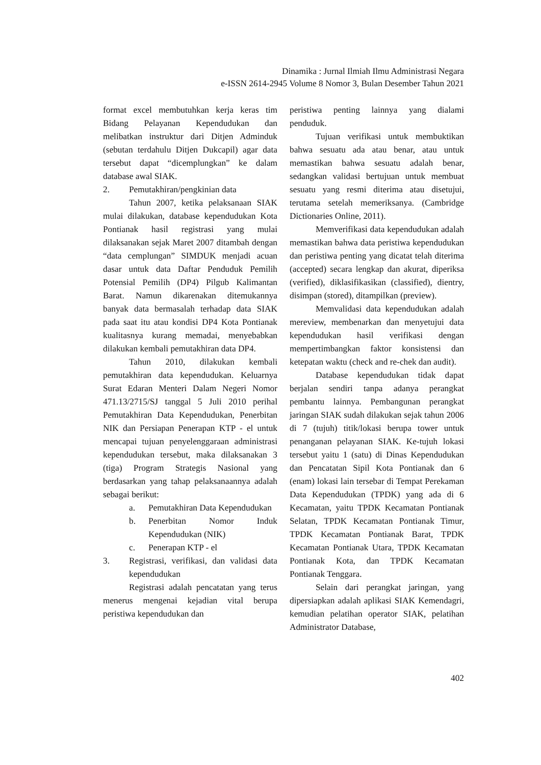Dinamika : Jurnal Ilmiah Ilmu Administrasi Negara
e-ISSN 2614-2945 Volume 8 Nomor 3, Bulan Desember Tahun 2021
format excel membutuhkan kerja keras tim Bidang Pelayanan Kependudukan dan melibatkan instruktur dari Ditjen Adminduk (sebutan terdahulu Ditjen Dukcapil) agar data tersebut dapat “dicemplungkan” ke dalam database awal SIAK.
2. Pemutakhiran/pengkinian data
Tahun 2007, ketika pelaksanaan SIAK mulai dilakukan, database kependudukan Kota Pontianak hasil registrasi yang mulai dilaksanakan sejak Maret 2007 ditambah dengan “data cemplungan” SIMDUK menjadi acuan dasar untuk data Daftar Penduduk Pemilih Potensial Pemilih (DP4) Pilgub Kalimantan Barat. Namun dikarenakan ditemukannya banyak data bermasalah terhadap data SIAK pada saat itu atau kondisi DP4 Kota Pontianak kualitasnya kurang memadai, menyebabkan dilakukan kembali pemutakhiran data DP4.
Tahun 2010, dilakukan kembali pemutakhiran data kependudukan. Keluarnya Surat Edaran Menteri Dalam Negeri Nomor 471.13/2715/SJ tanggal 5 Juli 2010 perihal Pemutakhiran Data Kependudukan, Penerbitan NIK dan Persiapan Penerapan KTP - el untuk mencapai tujuan penyelenggaraan administrasi kependudukan tersebut, maka dilaksanakan 3 (tiga) Program Strategis Nasional yang berdasarkan yang tahap pelaksanaannya adalah sebagai berikut:
a. Pemutakhiran Data Kependudukan
b. Penerbitan Nomor Induk Kependudukan (NIK)
c. Penerapan KTP - el
3. Registrasi, verifikasi, dan validasi data kependudukan
Registrasi adalah pencatatan yang terus menerus mengenai kejadian vital berupa peristiwa kependudukan dan
peristiwa penting lainnya yang dialami penduduk.
Tujuan verifikasi untuk membuktikan bahwa sesuatu ada atau benar, atau untuk memastikan bahwa sesuatu adalah benar, sedangkan validasi bertujuan untuk membuat sesuatu yang resmi diterima atau disetujui, terutama setelah memeriksanya. (Cambridge Dictionaries Online, 2011).
Memverifikasi data kependudukan adalah memastikan bahwa data peristiwa kependudukan dan peristiwa penting yang dicatat telah diterima (accepted) secara lengkap dan akurat, diperiksa (verified), diklasifikasikan (classified), dientry, disimpan (stored), ditampilkan (preview).
Memvalidasi data kependudukan adalah mereview, membenarkan dan menyetujui data kependudukan hasil verifikasi dengan mempertimbangkan faktor konsistensi dan ketepatan waktu (check and re-chek dan audit).
Database kependudukan tidak dapat berjalan sendiri tanpa adanya perangkat pembantu lainnya. Pembangunan perangkat jaringan SIAK sudah dilakukan sejak tahun 2006 di 7 (tujuh) titik/lokasi berupa tower untuk penanganan pelayanan SIAK. Ke-tujuh lokasi tersebut yaitu 1 (satu) di Dinas Kependudukan dan Pencatatan Sipil Kota Pontianak dan 6 (enam) lokasi lain tersebar di Tempat Perekaman Data Kependudukan (TPDK) yang ada di 6 Kecamatan, yaitu TPDK Kecamatan Pontianak Selatan, TPDK Kecamatan Pontianak Timur, TPDK Kecamatan Pontianak Barat, TPDK Kecamatan Pontianak Utara, TPDK Kecamatan Pontianak Kota, dan TPDK Kecamatan Pontianak Tenggara.
Selain dari perangkat jaringan, yang dipersiapkan adalah aplikasi SIAK Kemendagri, kemudian pelatihan operator SIAK, pelatihan Administrator Database,
402